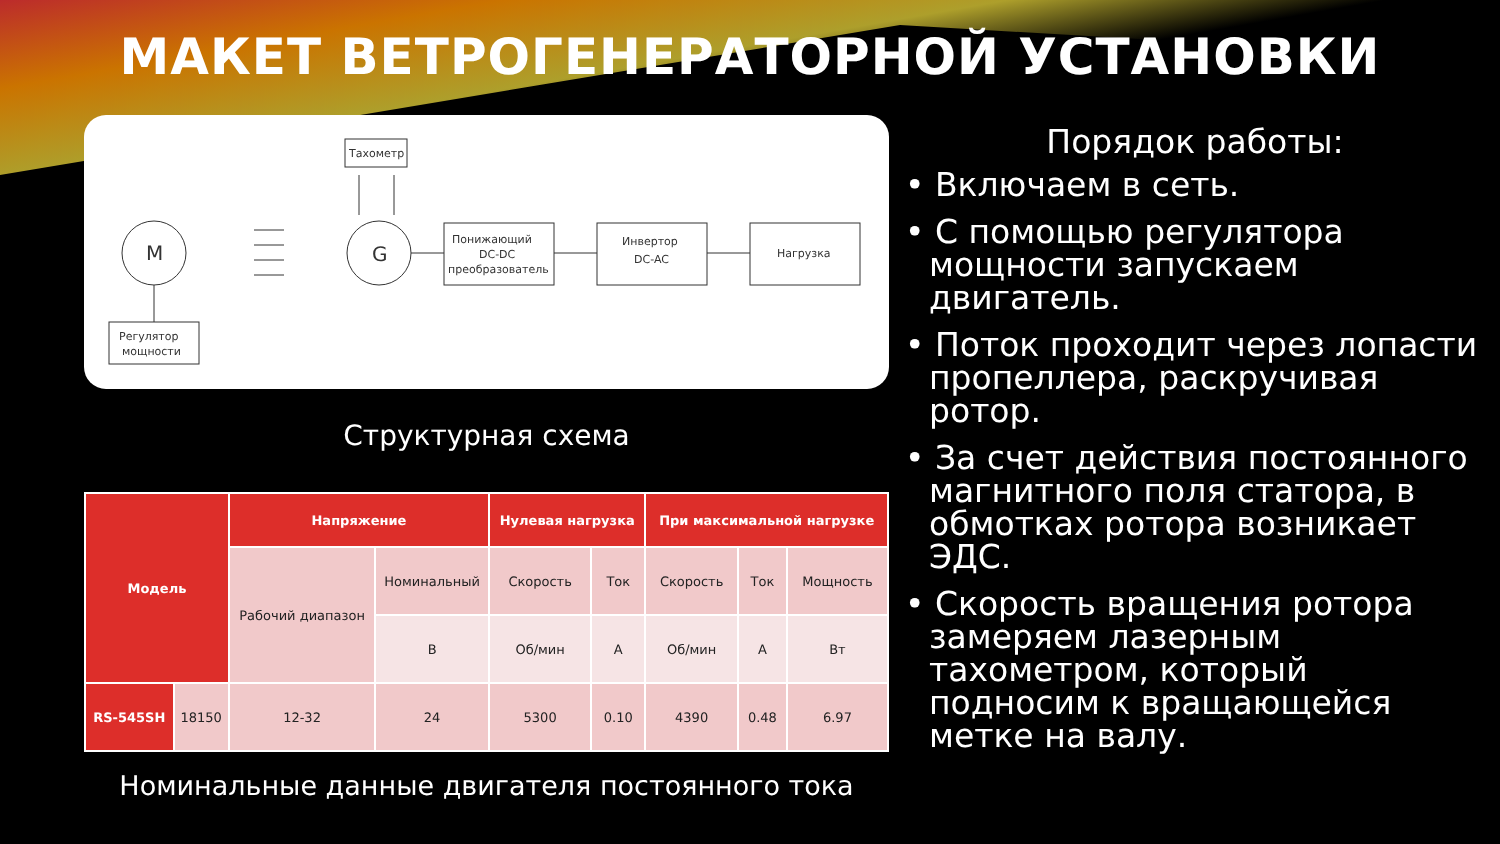МАКЕТ ВЕТРОГЕНЕРАТОРНОЙ УСТАНОВКИ
Тахометр
M
Регулятор
мощности
G
Понижающий
DC-DC
преобразователь
Инвертор
DC-AC
Нагрузка
Структурная схема
| Модель | | Напряжение | | Нулевая нагрузка | | При максимальной нагрузке | | |
| --- | --- | --- | --- | --- | --- | --- | --- | --- |
| | | Рабочий диапазон | Номинальный | Скорость | Ток | Скорость | Ток | Мощность |
| | | | В | Об/мин | А | Об/мин | А | Вт |
| RS-545SH | 18150 | 12-32 | 24 | 5300 | 0.10 | 4390 | 0.48 | 6.97 |
Номинальные данные двигателя постоянного тока
Порядок работы:
• Включаем в сеть.
• С помощью регулятора мощности запускаем двигатель.
• Поток проходит через лопасти пропеллера, раскручивая ротор.
• За счет действия постоянного магнитного поля статора, в обмотках ротора возникает ЭДС.
• Скорость вращения ротора замеряем лазерным тахометром, который подносим к вращающейся метке на валу.